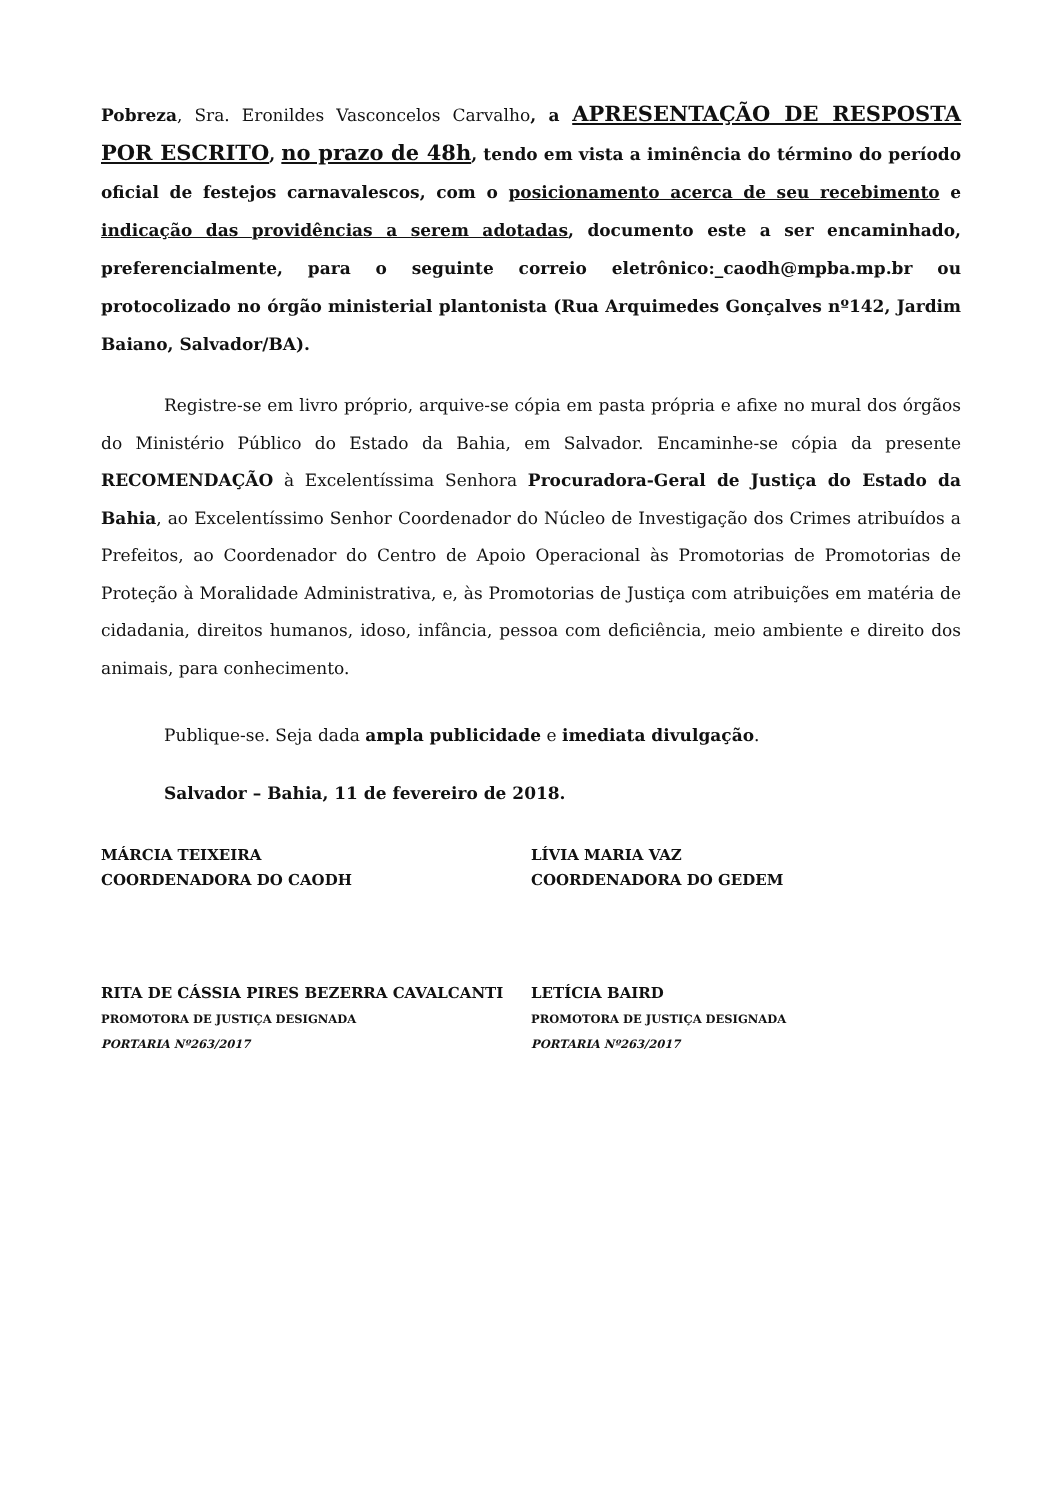Pobreza, Sra. Eronildes Vasconcelos Carvalho, a APRESENTAÇÃO DE RESPOSTA POR ESCRITO, no prazo de 48h, tendo em vista a iminência do término do período oficial de festejos carnavalescos, com o posicionamento acerca de seu recebimento e indicação das providências a serem adotadas, documento este a ser encaminhado, preferencialmente, para o seguinte correio eletrônico:_caodh@mpba.mp.br ou protocolizado no órgão ministerial plantonista (Rua Arquimedes Gonçalves nº142, Jardim Baiano, Salvador/BA).
Registre-se em livro próprio, arquive-se cópia em pasta própria e afixe no mural dos órgãos do Ministério Público do Estado da Bahia, em Salvador. Encaminhe-se cópia da presente RECOMENDAÇÃO à Excelentíssima Senhora Procuradora-Geral de Justiça do Estado da Bahia, ao Excelentíssimo Senhor Coordenador do Núcleo de Investigação dos Crimes atribuídos a Prefeitos, ao Coordenador do Centro de Apoio Operacional às Promotorias de Promotorias de Proteção à Moralidade Administrativa, e, às Promotorias de Justiça com atribuições em matéria de cidadania, direitos humanos, idoso, infância, pessoa com deficiência, meio ambiente e direito dos animais, para conhecimento.
Publique-se. Seja dada ampla publicidade e imediata divulgação.
Salvador – Bahia, 11 de fevereiro de 2018.
MÁRCIA TEIXEIRA
COORDENADORA DO CAODH
LÍVIA MARIA VAZ
COORDENADORA DO GEDEM
RITA DE CÁSSIA PIRES BEZERRA CAVALCANTI
PROMOTORA DE JUSTIÇA DESIGNADA
PORTARIA Nº263/2017
LETÍCIA BAIRD
PROMOTORA DE JUSTIÇA DESIGNADA
PORTARIA Nº263/2017